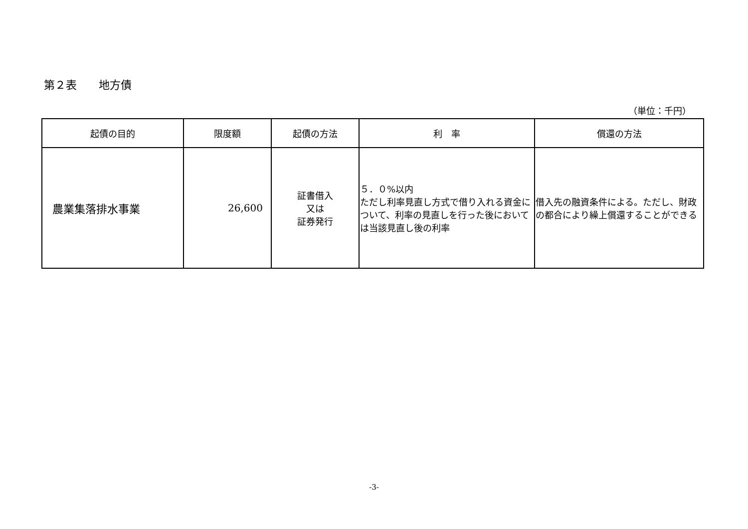第２表　　地方債
（単位：千円）
| 起債の目的 | 限度額 | 起債の方法 | 利 率 | 償還の方法 |
| --- | --- | --- | --- | --- |
| 農業集落排水事業 | 26,600 | 証書借入 又は 証券発行 | ５．０%以内 ただし利率見直し方式で借り入れる資金について、利率の見直しを行った後においては当該見直し後の利率 | 借入先の融資条件による。ただし、財政の都合により繰上償還することができる |
-3-